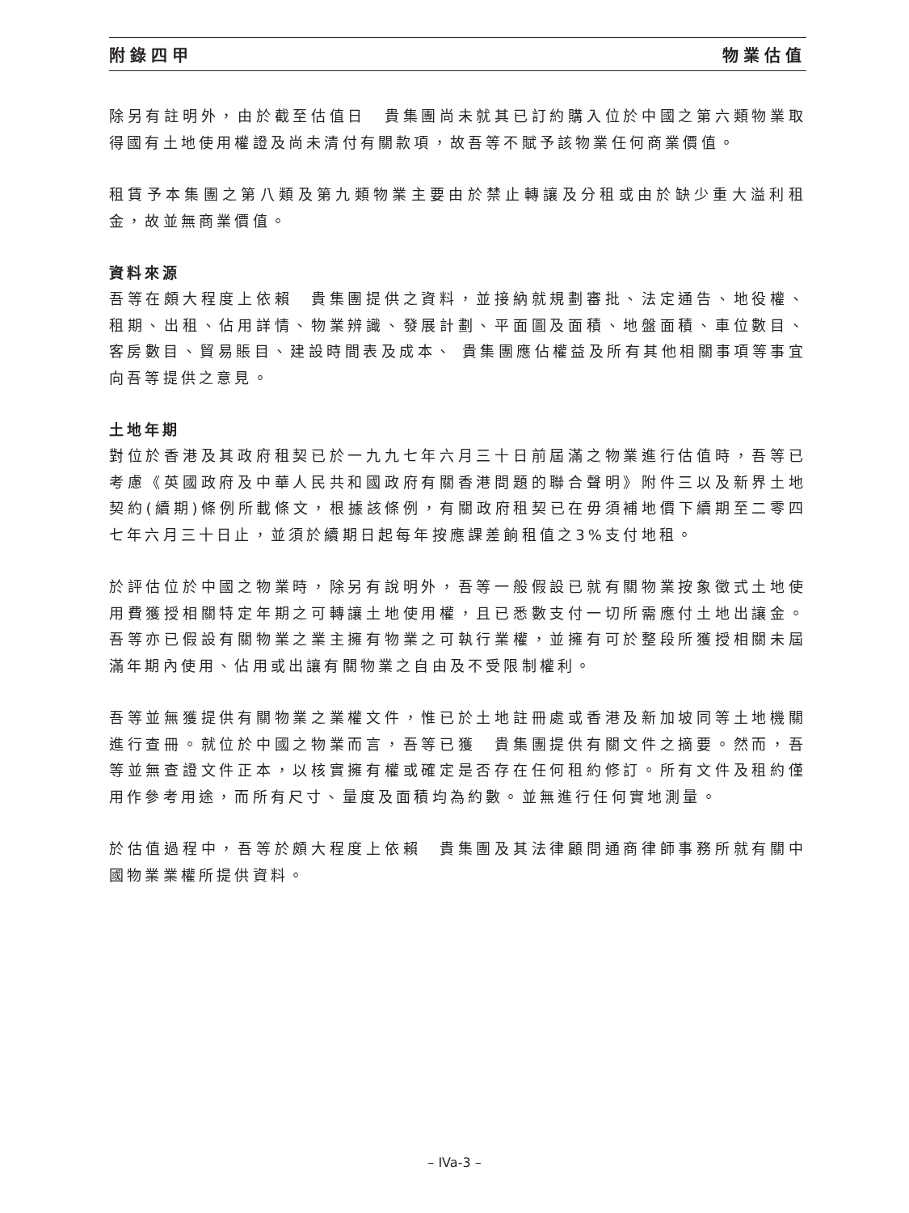附錄四甲 物業估值
除另有註明外，由於截至估值日　貴集團尚未就其已訂約購入位於中國之第六類物業取得國有土地使用權證及尚未清付有關款項，故吾等不賦予該物業任何商業價值。
租賃予本集團之第八類及第九類物業主要由於禁止轉讓及分租或由於缺少重大溢利租金，故並無商業價值。
資料來源
吾等在頗大程度上依賴　貴集團提供之資料，並接納就規劃審批、法定通告、地役權、租期、出租、佔用詳情、物業辨識、發展計劃、平面圖及面積、地盤面積、車位數目、客房數目、貿易賬目、建設時間表及成本、 貴集團應佔權益及所有其他相關事項等事宜向吾等提供之意見。
土地年期
對位於香港及其政府租契已於一九九七年六月三十日前屆滿之物業進行估值時，吾等已考慮《英國政府及中華人民共和國政府有關香港問題的聯合聲明》附件三以及新界土地契約(續期)條例所載條文，根據該條例，有關政府租契已在毋須補地價下續期至二零四七年六月三十日止，並須於續期日起每年按應課差餉租值之3%支付地租。
於評估位於中國之物業時，除另有說明外，吾等一般假設已就有關物業按象徵式土地使用費獲授相關特定年期之可轉讓土地使用權，且已悉數支付一切所需應付土地出讓金。吾等亦已假設有關物業之業主擁有物業之可執行業權，並擁有可於整段所獲授相關未屆滿年期內使用、佔用或出讓有關物業之自由及不受限制權利。
吾等並無獲提供有關物業之業權文件，惟已於土地註冊處或香港及新加坡同等土地機關進行查冊。就位於中國之物業而言，吾等已獲　貴集團提供有關文件之摘要。然而，吾等並無查證文件正本，以核實擁有權或確定是否存在任何租約修訂。所有文件及租約僅用作參考用途，而所有尺寸、量度及面積均為約數。並無進行任何實地測量。
於估值過程中，吾等於頗大程度上依賴　貴集團及其法律顧問通商律師事務所就有關中國物業業權所提供資料。
– IVa-3 –